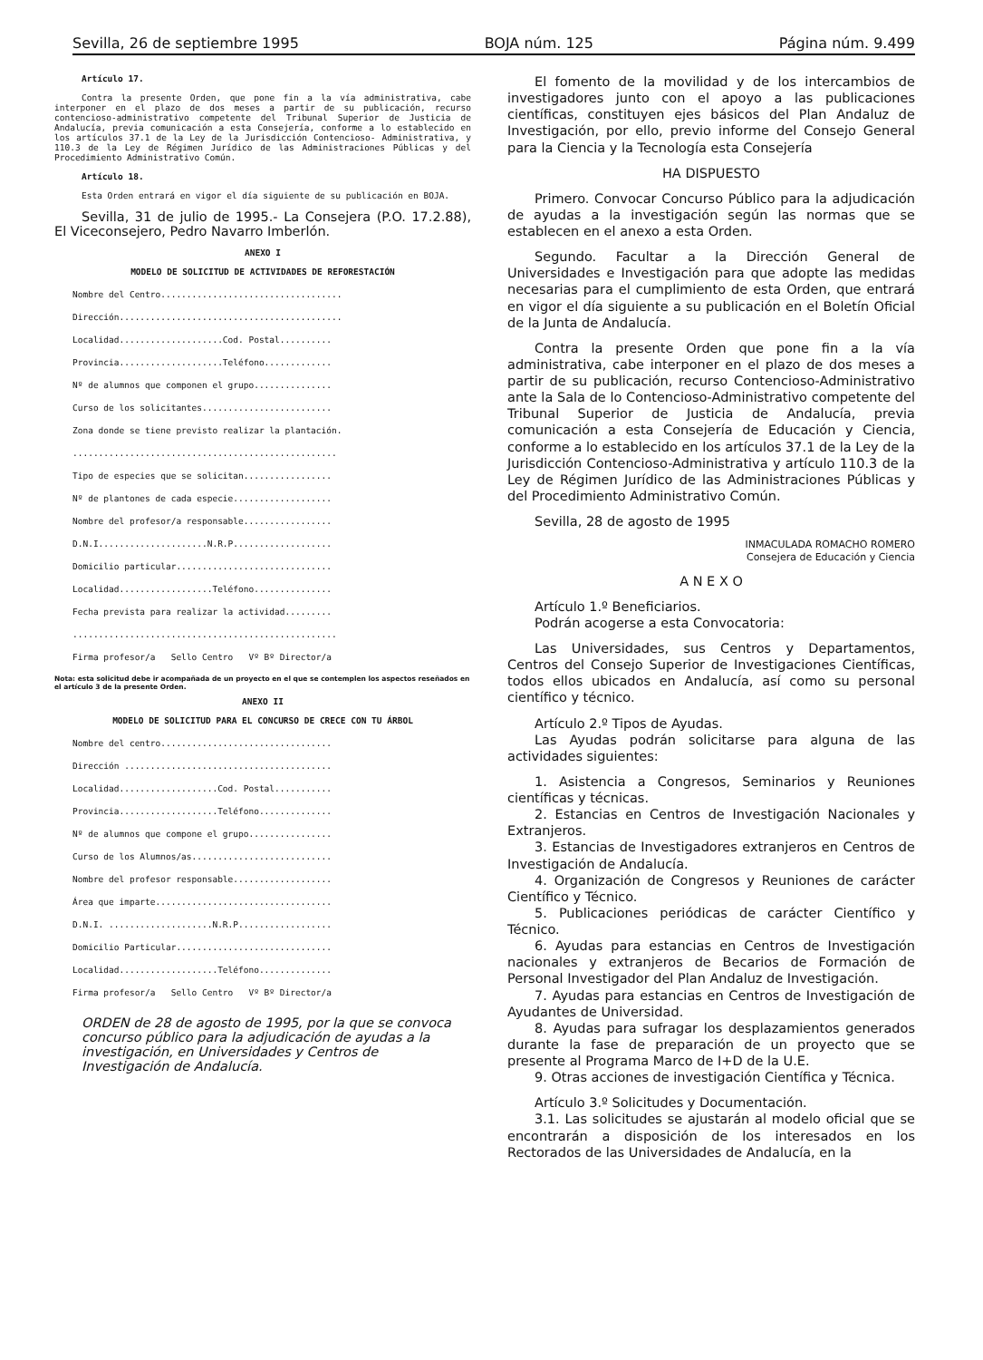Sevilla, 26 de septiembre 1995 BOJA núm. 125 Página núm. 9.499
Artículo 17.
Contra la presente Orden, que pone fin a la vía administrativa, cabe interponer en el plazo de dos meses a partir de su publicación, recurso contencioso-administrativo competente del Tribunal Superior de Justicia de Andalucía, previa comunicación a esta Consejería, conforme a lo establecido en los artículos 37.1 de la Ley de la Jurisdicción Contencioso- Administrativa, y 110.3 de la Ley de Régimen Jurídico de las Administraciones Públicas y del Procedimiento Administrativo Común.
Artículo 18.
Esta Orden entrará en vigor el día siguiente de su publicación en BOJA.
Sevilla, 31 de julio de 1995.- La Consejera (P.O. 17.2.88), El Viceconsejero, Pedro Navarro Imberlón.
ANEXO I
MODELO DE SOLICITUD DE ACTIVIDADES DE REFORESTACIÓN
Nombre del Centro...................................
Dirección...........................................
Localidad....................Cod. Postal..........
Provincia....................Teléfono.............
Nº de alumnos que componen el grupo...............
Curso de los solicitantes.........................
Zona donde se tiene previsto realizar la plantación.
...................................................
Tipo de especies que se solicitan.................
Nº de plantones de cada especie...................
Nombre del profesor/a responsable.................
D.N.I.....................N.R.P...................
Domicilio particular..............................
Localidad..................Teléfono...............
Fecha prevista para realizar la actividad.........
...................................................
Firma profesor/a Sello Centro Vº Bº Director/a
Nota: esta solicitud debe ir acompañada de un proyecto en el que se contemplen los aspectos reseñados en el artículo 3 de la presente Orden.
ANEXO II
MODELO DE SOLICITUD PARA EL CONCURSO DE CRECE CON TU ÁRBOL
Nombre del centro.................................
Dirección ........................................
Localidad...................Cod. Postal...........
Provincia...................Teléfono..............
Nº de alumnos que compone el grupo................
Curso de los Alumnos/as...........................
Nombre del profesor responsable...................
Área que imparte..................................
D.N.I. ....................N.R.P..................
Domicilio Particular..............................
Localidad...................Teléfono..............
Firma profesor/a Sello Centro Vº Bº Director/a
ORDEN de 28 de agosto de 1995, por la que se convoca concurso público para la adjudicación de ayudas a la investigación, en Universidades y Centros de Investigación de Andalucía.
El fomento de la movilidad y de los intercambios de investigadores junto con el apoyo a las publicaciones científicas, constituyen ejes básicos del Plan Andaluz de Investigación, por ello, previo informe del Consejo General para la Ciencia y la Tecnología esta Consejería
HA DISPUESTO
Primero. Convocar Concurso Público para la adjudicación de ayudas a la investigación según las normas que se establecen en el anexo a esta Orden.
Segundo. Facultar a la Dirección General de Universidades e Investigación para que adopte las medidas necesarias para el cumplimiento de esta Orden, que entrará en vigor el día siguiente a su publicación en el Boletín Oficial de la Junta de Andalucía.
Contra la presente Orden que pone fin a la vía administrativa, cabe interponer en el plazo de dos meses a partir de su publicación, recurso Contencioso-Administrativo ante la Sala de lo Contencioso-Administrativo competente del Tribunal Superior de Justicia de Andalucía, previa comunicación a esta Consejería de Educación y Ciencia, conforme a lo establecido en los artículos 37.1 de la Ley de la Jurisdicción Contencioso-Administrativa y artículo 110.3 de la Ley de Régimen Jurídico de las Administraciones Públicas y del Procedimiento Administrativo Común.
Sevilla, 28 de agosto de 1995
INMACULADA ROMACHO ROMERO
Consejera de Educación y Ciencia
A N E X O
Artículo 1.º Beneficiarios.
Podrán acogerse a esta Convocatoria:
Las Universidades, sus Centros y Departamentos, Centros del Consejo Superior de Investigaciones Científicas, todos ellos ubicados en Andalucía, así como su personal científico y técnico.
Artículo 2.º Tipos de Ayudas.
Las Ayudas podrán solicitarse para alguna de las actividades siguientes:
1. Asistencia a Congresos, Seminarios y Reuniones científicas y técnicas.
2. Estancias en Centros de Investigación Nacionales y Extranjeros.
3. Estancias de Investigadores extranjeros en Centros de Investigación de Andalucía.
4. Organización de Congresos y Reuniones de carácter Científico y Técnico.
5. Publicaciones periódicas de carácter Científico y Técnico.
6. Ayudas para estancias en Centros de Investigación nacionales y extranjeros de Becarios de Formación de Personal Investigador del Plan Andaluz de Investigación.
7. Ayudas para estancias en Centros de Investigación de Ayudantes de Universidad.
8. Ayudas para sufragar los desplazamientos generados durante la fase de preparación de un proyecto que se presente al Programa Marco de I+D de la U.E.
9. Otras acciones de investigación Científica y Técnica.
Artículo 3.º Solicitudes y Documentación.
3.1. Las solicitudes se ajustarán al modelo oficial que se encontrarán a disposición de los interesados en los Rectorados de las Universidades de Andalucía, en la